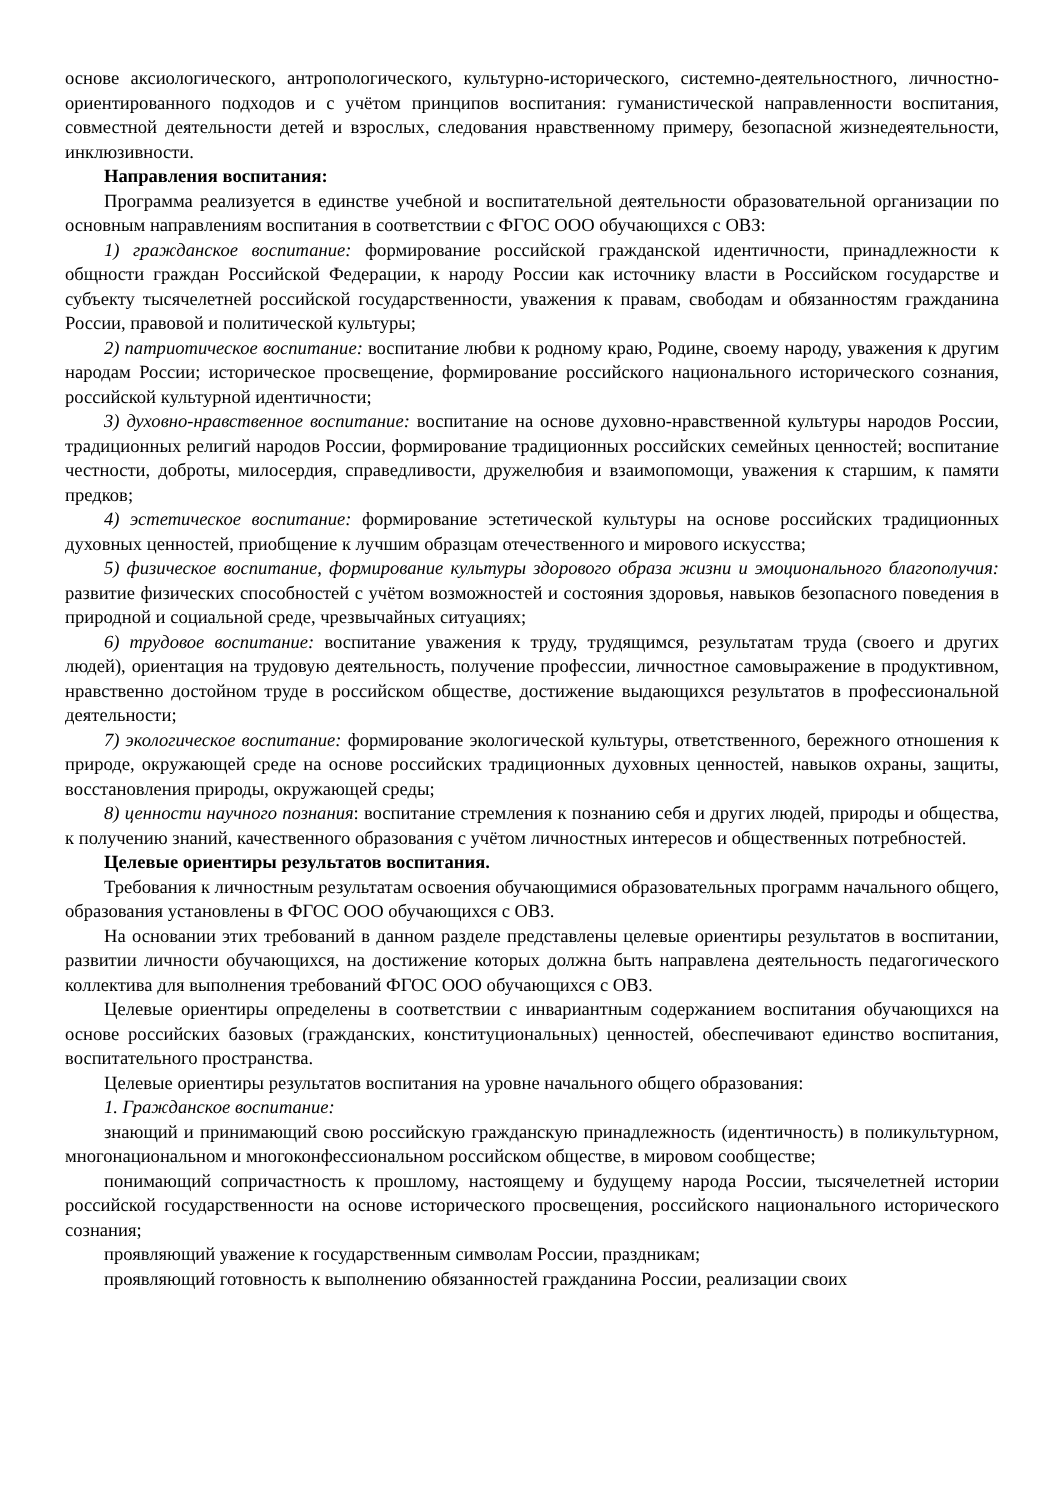основе аксиологического, антропологического, культурно-исторического, системно-деятельностного, личностно-ориентированного подходов и с учётом принципов воспитания: гуманистической направленности воспитания, совместной деятельности детей и взрослых, следования нравственному примеру, безопасной жизнедеятельности, инклюзивности.
Направления воспитания:
Программа реализуется в единстве учебной и воспитательной деятельности образовательной организации по основным направлениям воспитания в соответствии с ФГОС ООО обучающихся с ОВЗ:
1) гражданское воспитание: формирование российской гражданской идентичности, принадлежности к общности граждан Российской Федерации, к народу России как источнику власти в Российском государстве и субъекту тысячелетней российской государственности, уважения к правам, свободам и обязанностям гражданина России, правовой и политической культуры;
2) патриотическое воспитание: воспитание любви к родному краю, Родине, своему народу, уважения к другим народам России; историческое просвещение, формирование российского национального исторического сознания, российской культурной идентичности;
3) духовно-нравственное воспитание: воспитание на основе духовно-нравственной культуры народов России, традиционных религий народов России, формирование традиционных российских семейных ценностей; воспитание честности, доброты, милосердия, справедливости, дружелюбия и взаимопомощи, уважения к старшим, к памяти предков;
4) эстетическое воспитание: формирование эстетической культуры на основе российских традиционных духовных ценностей, приобщение к лучшим образцам отечественного и мирового искусства;
5) физическое воспитание, формирование культуры здорового образа жизни и эмоционального благополучия: развитие физических способностей с учётом возможностей и состояния здоровья, навыков безопасного поведения в природной и социальной среде, чрезвычайных ситуациях;
6) трудовое воспитание: воспитание уважения к труду, трудящимся, результатам труда (своего и других людей), ориентация на трудовую деятельность, получение профессии, личностное самовыражение в продуктивном, нравственно достойном труде в российском обществе, достижение выдающихся результатов в профессиональной деятельности;
7) экологическое воспитание: формирование экологической культуры, ответственного, бережного отношения к природе, окружающей среде на основе российских традиционных духовных ценностей, навыков охраны, защиты, восстановления природы, окружающей среды;
8) ценности научного познания: воспитание стремления к познанию себя и других людей, природы и общества, к получению знаний, качественного образования с учётом личностных интересов и общественных потребностей.
Целевые ориентиры результатов воспитания.
Требования к личностным результатам освоения обучающимися образовательных программ начального общего, образования установлены в ФГОС ООО обучающихся с ОВЗ.
На основании этих требований в данном разделе представлены целевые ориентиры результатов в воспитании, развитии личности обучающихся, на достижение которых должна быть направлена деятельность педагогического коллектива для выполнения требований ФГОС ООО обучающихся с ОВЗ.
Целевые ориентиры определены в соответствии с инвариантным содержанием воспитания обучающихся на основе российских базовых (гражданских, конституциональных) ценностей, обеспечивают единство воспитания, воспитательного пространства.
Целевые ориентиры результатов воспитания на уровне начального общего образования:
1. Гражданское воспитание:
знающий и принимающий свою российскую гражданскую принадлежность (идентичность) в поликультурном, многонациональном и многоконфессиональном российском обществе, в мировом сообществе;
понимающий сопричастность к прошлому, настоящему и будущему народа России, тысячелетней истории российской государственности на основе исторического просвещения, российского национального исторического сознания;
проявляющий уважение к государственным символам России, праздникам;
проявляющий готовность к выполнению обязанностей гражданина России, реализации своих